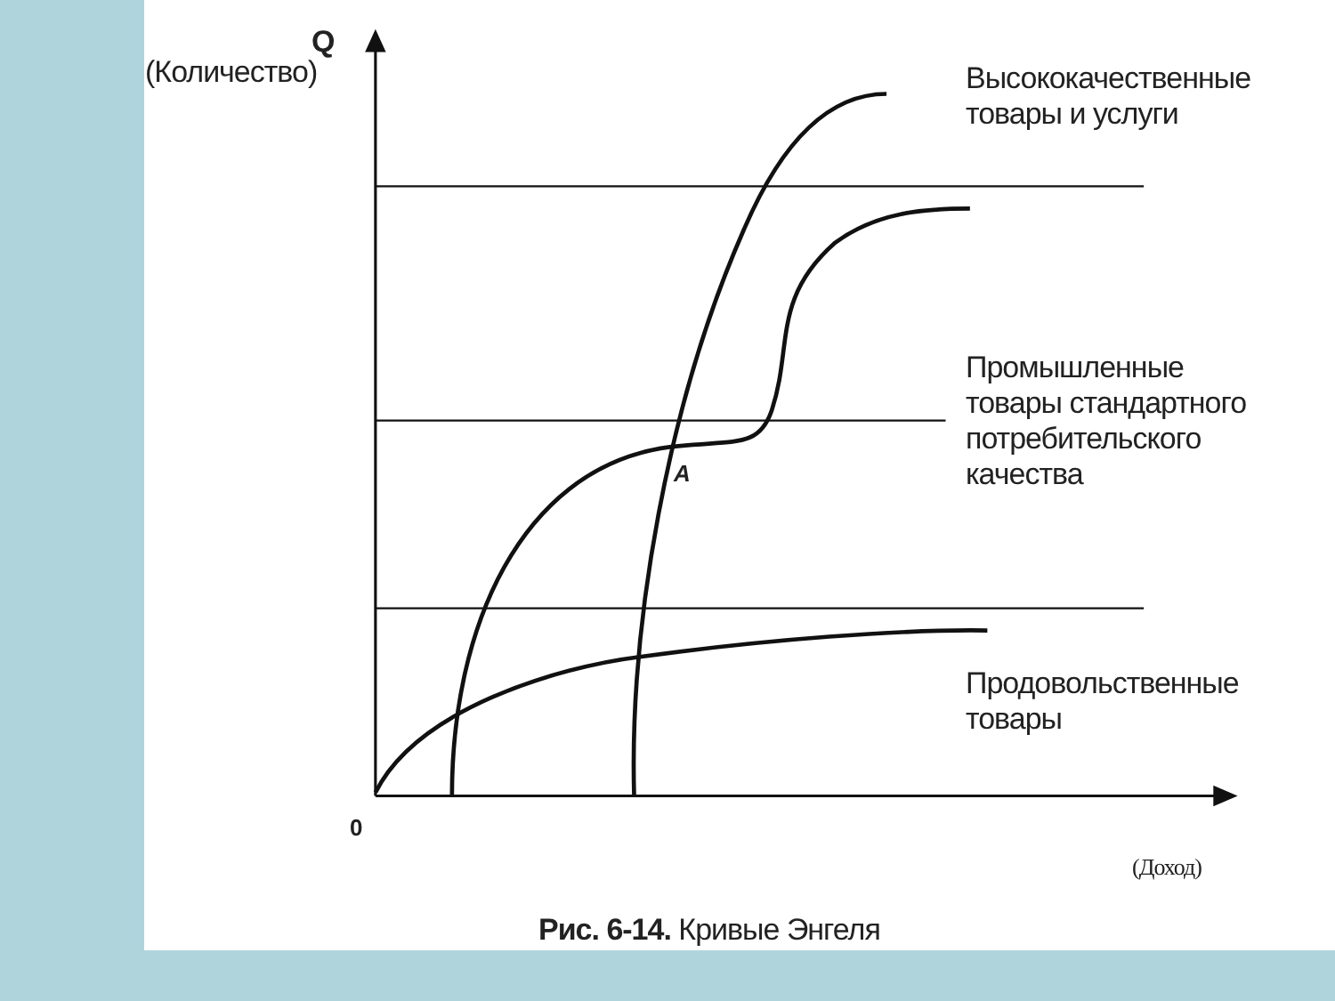Q
(Количество)
Высококачественные
товары и услуги
Промышленные
товары стандартного
потребительского
качества
A
Продовольственные
товары
0
(Доход)
Рис. 6-14. Кривые Энгеля